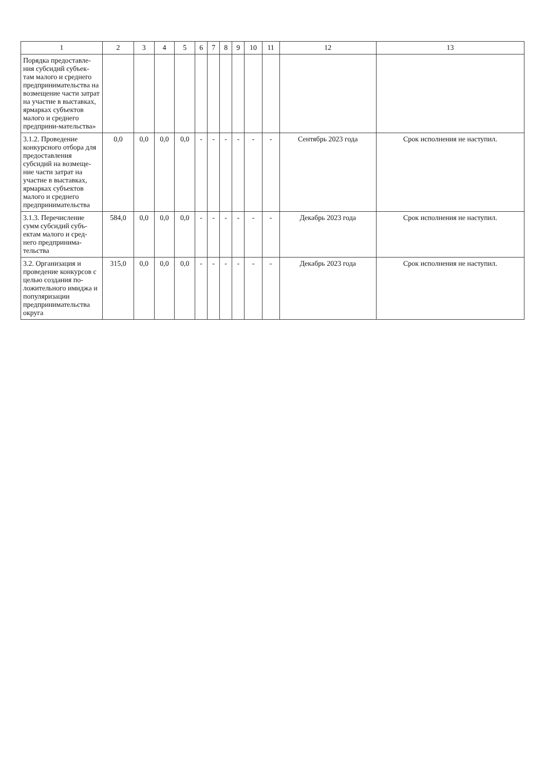| 1 | 2 | 3 | 4 | 5 | 6 | 7 | 8 | 9 | 10 | 11 | 12 | 13 |
| --- | --- | --- | --- | --- | --- | --- | --- | --- | --- | --- | --- | --- |
| Порядка предоставле-ния субсидий субъек-там малого и среднего предпринимательства на возмещение части затрат на участие в выставках, ярмарках субъектов малого и среднего предприни-мательства» | | | | | | | | | | | | |
| 3.1.2. Проведение конкурсного отбора для предоставления субсидий на возмеще-ние части затрат на участие в выставках, ярмарках субъектов малого и среднего предпринимательства | 0,0 | 0,0 | 0,0 | 0,0 | - | - | - | - | - | - | Сентябрь 2023 года | Срок исполнения не наступил. |
| 3.1.3. Перечисление сумм субсидий субъ-ектам малого и сред-него предпринима-тельства | 584,0 | 0,0 | 0,0 | 0,0 | - | - | - | - | - | - | Декабрь 2023 года | Срок исполнения не наступил. |
| 3.2. Организация и проведение конкурсов с целью создания по-ложительного имиджа и популяризации предпринимательства округа | 315,0 | 0,0 | 0,0 | 0,0 | - | - | - | - | - | - | Декабрь 2023 года | Срок исполнения не наступил. |